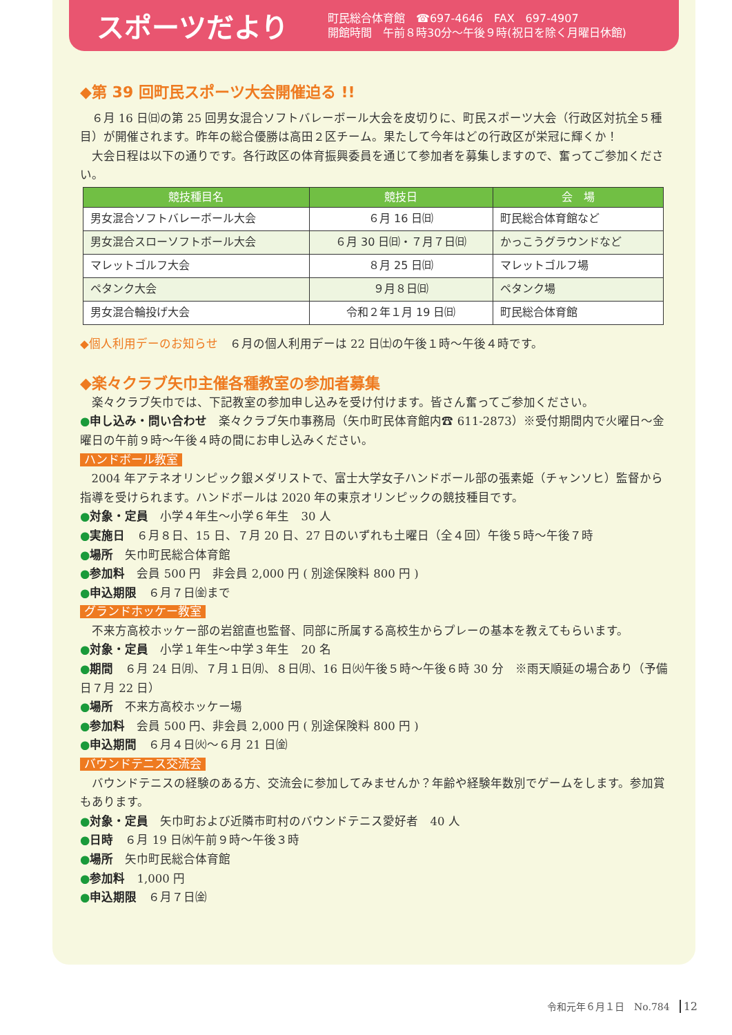スポーツだより
町民総合体育館　☎697-4646　FAX　697-4907
開館時間　午前８時30分〜午後９時(祝日を除く月曜日休館)
◆第 39 回町民スポーツ大会開催迫る !!
６月 16 日㈰の第 25 回男女混合ソフトバレーボール大会を皮切りに、町民スポーツ大会（行政区対抗全５種目）が開催されます。昨年の総合優勝は高田２区チーム。果たして今年はどの行政区が栄冠に輝くか！
大会日程は以下の通りです。各行政区の体育振興委員を通じて参加者を募集しますので、奮ってご参加ください。
| 競技種目名 | 競技日 | 会 場 |
| --- | --- | --- |
| 男女混合ソフトバレーボール大会 | ６月 16 日㈰ | 町民総合体育館など |
| 男女混合スローソフトボール大会 | ６月 30 日㈰・７月７日㈰ | かっこうグラウンドなど |
| マレットゴルフ大会 | ８月 25 日㈰ | マレットゴルフ場 |
| ペタンク大会 | ９月８日㈰ | ペタンク場 |
| 男女混合輪投げ大会 | 令和２年１月 19 日㈰ | 町民総合体育館 |
◆個人利用デーのお知らせ　６月の個人利用デーは 22 日㈯の午後１時〜午後４時です。
◆楽々クラブ矢巾主催各種教室の参加者募集
楽々クラブ矢巾では、下記教室の参加申し込みを受け付けます。皆さん奮ってご参加ください。
●申し込み・問い合わせ　楽々クラブ矢巾事務局（矢巾町民体育館内☎ 611-2873）※受付期間内で火曜日〜金曜日の午前９時〜午後４時の間にお申し込みください。
ハンドボール教室
2004 年アテネオリンピック銀メダリストで、富士大学女子ハンドボール部の張素姫（チャンソヒ）監督から指導を受けられます。ハンドボールは 2020 年の東京オリンピックの競技種目です。
●対象・定員　小学４年生〜小学６年生　30 人
●実施日　６月８日、15 日、７月 20 日、27 日のいずれも土曜日（全４回）午後５時〜午後７時
●場所　矢巾町民総合体育館
●参加料　会員 500 円　非会員 2,000 円 ( 別途保険料 800 円 )
●申込期限　６月７日㈮まで
グランドホッケー教室
不来方高校ホッケー部の岩舘直也監督、同部に所属する高校生からプレーの基本を教えてもらいます。
●対象・定員　小学１年生〜中学３年生　20 名
●期間　６月 24 日㈪、７月１日㈪、８日㈪、16 日㈫午後５時〜午後６時 30 分　※雨天順延の場合あり（予備日７月 22 日）
●場所　不来方高校ホッケー場
●参加料　会員 500 円、非会員 2,000 円 ( 別途保険料 800 円 )
●申込期間　６月４日㈫〜６月 21 日㈮
バウンドテニス交流会
バウンドテニスの経験のある方、交流会に参加してみませんか？年齢や経験年数別でゲームをします。参加賞もあります。
●対象・定員　矢巾町および近隣市町村のバウンドテニス愛好者　40 人
●日時　６月 19 日㈬午前９時〜午後３時
●場所　矢巾町民総合体育館
●参加料　1,000 円
●申込期限　６月７日㈮
令和元年６月１日　No.784　12